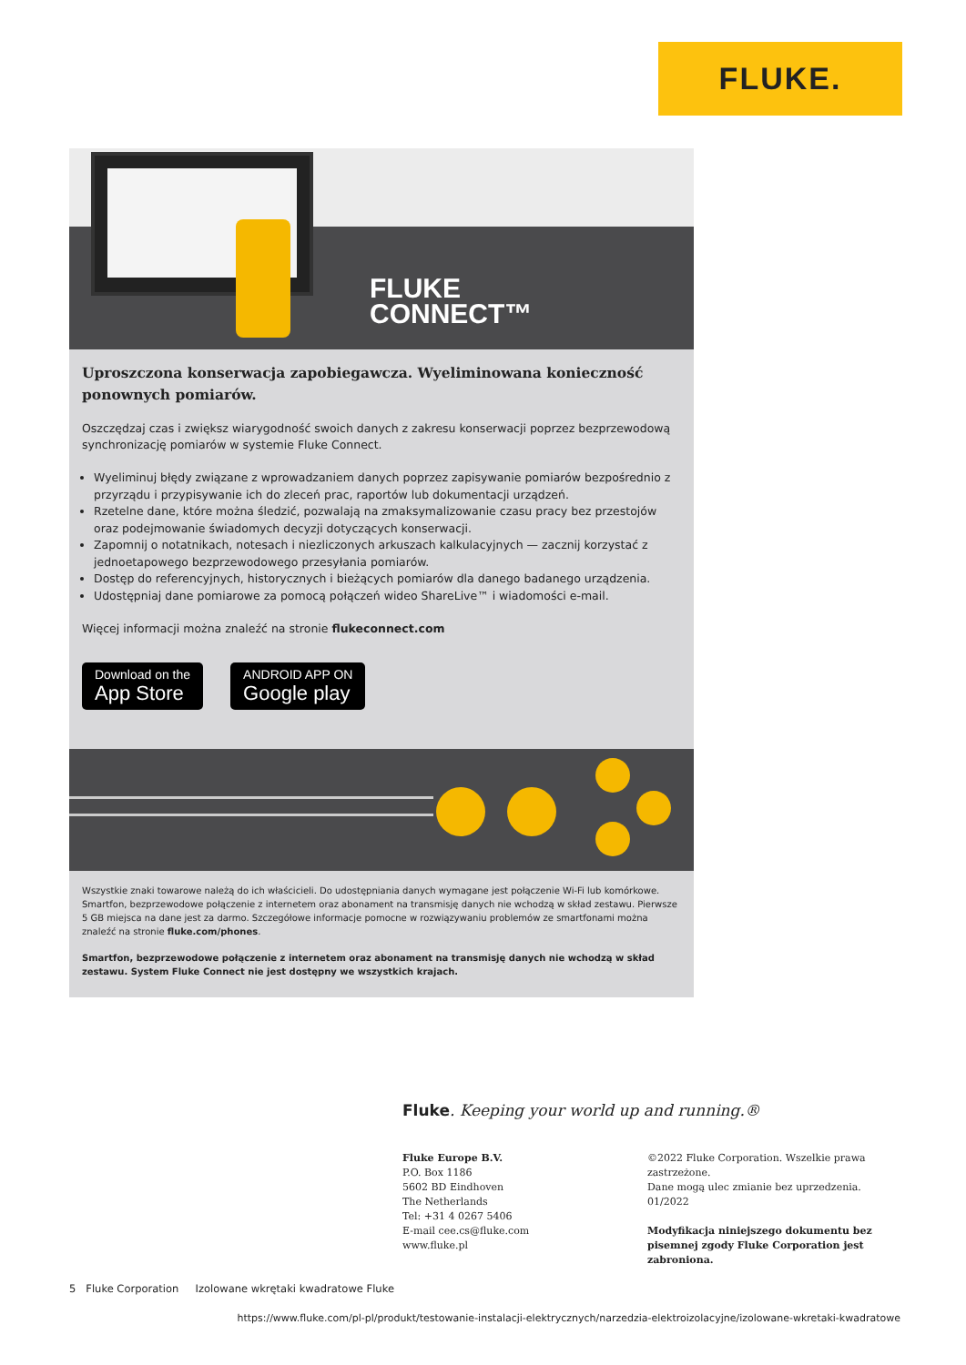FLUKE.
FLUKE
CONNECT™
Uproszczona konserwacja zapobiegawcza. Wyeliminowana konieczność ponownych pomiarów.
Oszczędzaj czas i zwiększ wiarygodność swoich danych z zakresu konserwacji poprzez bezprzewodową synchronizację pomiarów w systemie Fluke Connect.
Wyeliminuj błędy związane z wprowadzaniem danych poprzez zapisywanie pomiarów bezpośrednio z przyrządu i przypisywanie ich do zleceń prac, raportów lub dokumentacji urządzeń.
Rzetelne dane, które można śledzić, pozwalają na zmaksymalizowanie czasu pracy bez przestojów oraz podejmowanie świadomych decyzji dotyczących konserwacji.
Zapomnij o notatnikach, notesach i niezliczonych arkuszach kalkulacyjnych — zacznij korzystać z jednoetapowego bezprzewodowego przesyłania pomiarów.
Dostęp do referencyjnych, historycznych i bieżących pomiarów dla danego badanego urządzenia.
Udostępniaj dane pomiarowe za pomocą połączeń wideo ShareLive™ i wiadomości e-mail.
Więcej informacji można znaleźć na stronie flukeconnect.com
Download on the
App Store
ANDROID APP ON
Google play
Wszystkie znaki towarowe należą do ich właścicieli. Do udostępniania danych wymagane jest połączenie Wi-Fi lub komórkowe. Smartfon, bezprzewodowe połączenie z internetem oraz abonament na transmisję danych nie wchodzą w skład zestawu. Pierwsze 5 GB miejsca na dane jest za darmo. Szczegółowe informacje pomocne w rozwiązywaniu problemów ze smartfonami można znaleźć na stronie fluke.com/phones.
Smartfon, bezprzewodowe połączenie z internetem oraz abonament na transmisję danych nie wchodzą w skład zestawu. System Fluke Connect nie jest dostępny we wszystkich krajach.
Fluke. Keeping your world up and running.®
Fluke Europe B.V.
P.O. Box 1186
5602 BD Eindhoven
The Netherlands
Tel: +31 4 0267 5406
E-mail cee.cs@fluke.com
www.fluke.pl
©2022 Fluke Corporation. Wszelkie prawa zastrzeżone.
Dane mogą ulec zmianie bez uprzedzenia.
01/2022
Modyfikacja niniejszego dokumentu bez pisemnej zgody Fluke Corporation jest zabroniona.
5 Fluke Corporation Izolowane wkrętaki kwadratowe Fluke
https://www.fluke.com/pl-pl/produkt/testowanie-instalacji-elektrycznych/narzedzia-elektroizolacyjne/izolowane-wkretaki-kwadratowe